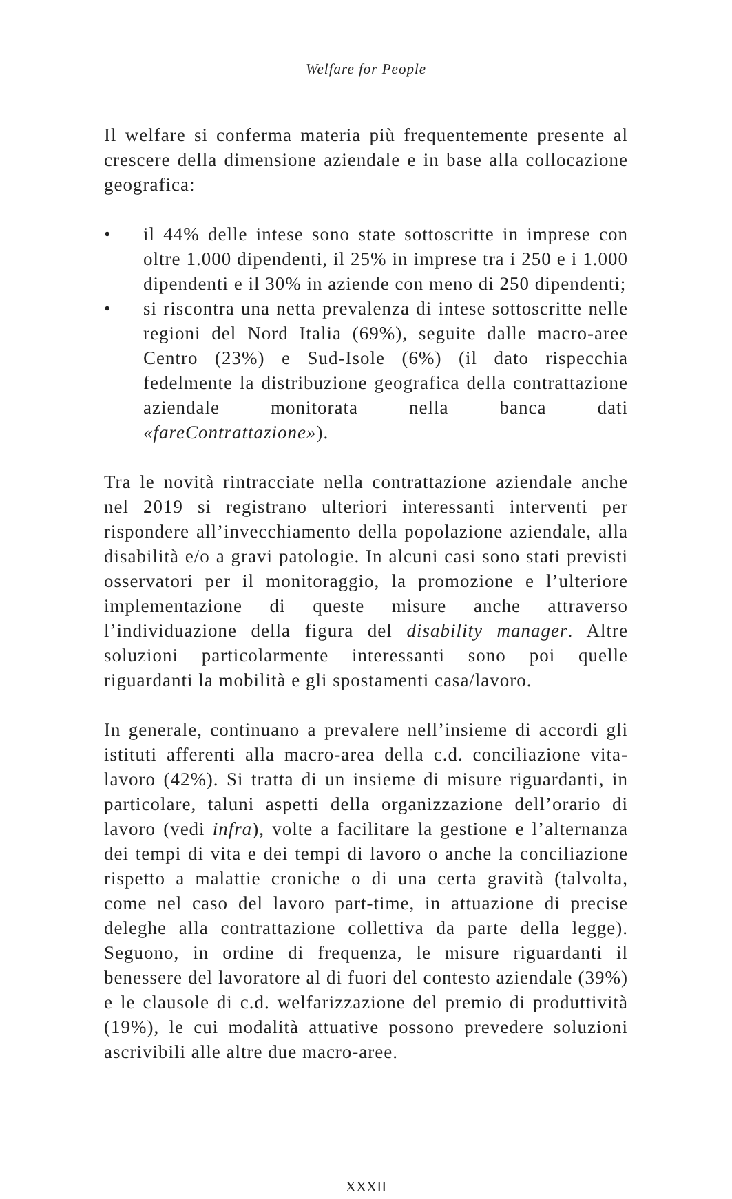Welfare for People
Il welfare si conferma materia più frequentemente presente al crescere della dimensione aziendale e in base alla collocazione geografica:
• il 44% delle intese sono state sottoscritte in imprese con oltre 1.000 dipendenti, il 25% in imprese tra i 250 e i 1.000 dipendenti e il 30% in aziende con meno di 250 dipendenti;
• si riscontra una netta prevalenza di intese sottoscritte nelle regioni del Nord Italia (69%), seguite dalle macro-aree Centro (23%) e Sud-Isole (6%) (il dato rispecchia fedelmente la distribuzione geografica della contrattazione aziendale monitorata nella banca dati «fareContrattazione»).
Tra le novità rintracciate nella contrattazione aziendale anche nel 2019 si registrano ulteriori interessanti interventi per rispondere all’invecchiamento della popolazione aziendale, alla disabilità e/o a gravi patologie. In alcuni casi sono stati previsti osservatori per il monitoraggio, la promozione e l’ulteriore implementazione di queste misure anche attraverso l’individuazione della figura del disability manager. Altre soluzioni particolarmente interessanti sono poi quelle riguardanti la mobilità e gli spostamenti casa/lavoro.
In generale, continuano a prevalere nell’insieme di accordi gli istituti afferenti alla macro-area della c.d. conciliazione vita-lavoro (42%). Si tratta di un insieme di misure riguardanti, in particolare, taluni aspetti della organizzazione dell’orario di lavoro (vedi infra), volte a facilitare la gestione e l’alternanza dei tempi di vita e dei tempi di lavoro o anche la conciliazione rispetto a malattie croniche o di una certa gravità (talvolta, come nel caso del lavoro part-time, in attuazione di precise deleghe alla contrattazione collettiva da parte della legge). Seguono, in ordine di frequenza, le misure riguardanti il benessere del lavoratore al di fuori del contesto aziendale (39%) e le clausole di c.d. welfarizzazione del premio di produttività (19%), le cui modalità attuative possono prevedere soluzioni ascrivibili alle altre due macro-aree.
XXXII